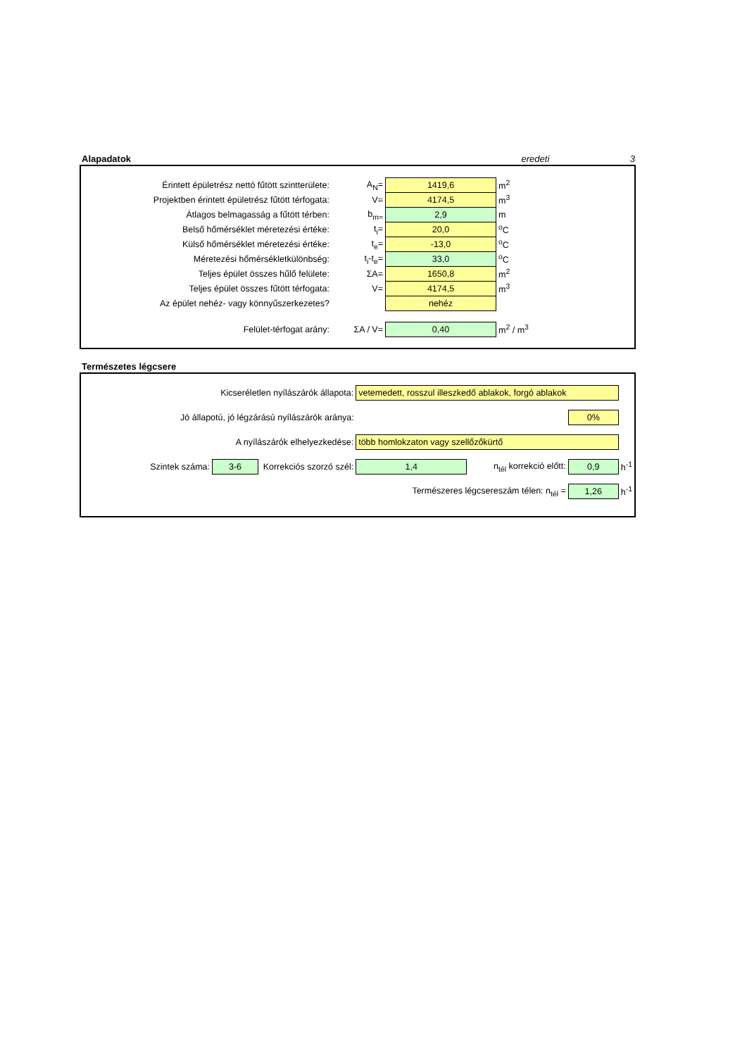Alapadatok eredeti 3
| Érintett épületrész nettó fűtött szintterülete: | A<sub>N</sub>= | 1419,6 | m<sup>2</sup> |
| Projektben érintett épületrész fűtött térfogata: | V= | 4174,5 | m<sup>3</sup> |
| Átlagos belmagasság a fűtött térben: | b<sub>m=</sub> | 2,9 | m |
| Belső hőmérséklet méretezési értéke: | t<sub>i</sub>= | 20,0 | <sup>o</sup> C |
| Külső hőmérséklet méretezési értéke: | t<sub>e</sub>= | -13,0 | <sup>o</sup> C |
| Méretezési hőmérsékletkülönbség: | t<sub>i</sub>-t<sub>e</sub>= | 33,0 | <sup>o</sup> C |
| Teljes épület összes hűlő felülete: | ΣA= | 1650,8 | m<sup>2</sup> |
| Teljes épület összes fűtött térfogata: | V= | 4174,5 | m<sup>3</sup> |
| Az épület nehéz- vagy könnyűszerkezetes? | | nehéz | |
| Felület-térfogat arány: | ΣA / V= | 0,40 | m<sup>2</sup> / m<sup>3</sup> |
Természetes légcsere
| Kicseréletlen nyílászárók állapota: | | | vetemedett, rosszul illeszkedő ablakok, forgó ablakok | | | |
| Jó állapotú, jó légzárású nyílászárók aránya: | | | | | 0% | |
| A nyílászárók elhelyezkedése: | | | több homlokzaton vagy szellőzőkürtő | | | |
| Szintek száma: | 3-6 | Korrekciós szorzó szél: | 1,4 | n<sub>tél</sub> korrekció előtt: | 0,9 | h<sup>-1</sup> |
| Természeres légcsereszám télen: n<sub>tél</sub> = | | | | | 1,26 | h<sup>-1</sup> |